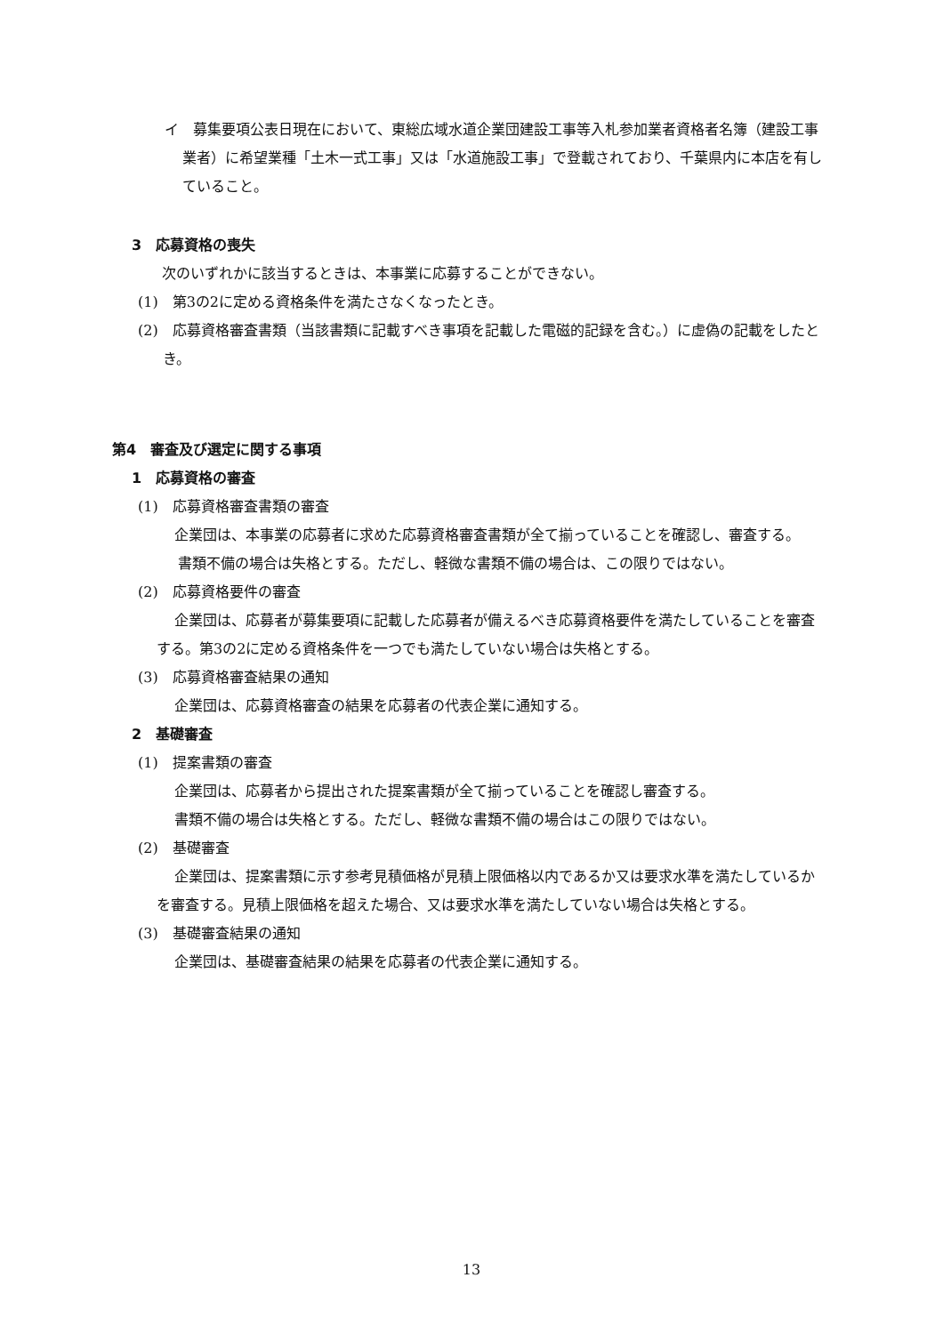イ　募集要項公表日現在において、東総広域水道企業団建設工事等入札参加業者資格者名簿（建設工事業者）に希望業種「土木一式工事」又は「水道施設工事」で登載されており、千葉県内に本店を有していること。
3　応募資格の喪失
次のいずれかに該当するときは、本事業に応募することができない。
(1)　第3の2に定める資格条件を満たさなくなったとき。
(2)　応募資格審査書類（当該書類に記載すべき事項を記載した電磁的記録を含む。）に虚偽の記載をしたとき。
第4　審査及び選定に関する事項
1　応募資格の審査
(1)　応募資格審査書類の審査
企業団は、本事業の応募者に求めた応募資格審査書類が全て揃っていることを確認し、審査する。
書類不備の場合は失格とする。ただし、軽微な書類不備の場合は、この限りではない。
(2)　応募資格要件の審査
企業団は、応募者が募集要項に記載した応募者が備えるべき応募資格要件を満たしていることを審査する。第3の2に定める資格条件を一つでも満たしていない場合は失格とする。
(3)　応募資格審査結果の通知
企業団は、応募資格審査の結果を応募者の代表企業に通知する。
2　基礎審査
(1)　提案書類の審査
企業団は、応募者から提出された提案書類が全て揃っていることを確認し審査する。
書類不備の場合は失格とする。ただし、軽微な書類不備の場合はこの限りではない。
(2)　基礎審査
企業団は、提案書類に示す参考見積価格が見積上限価格以内であるか又は要求水準を満たしているかを審査する。見積上限価格を超えた場合、又は要求水準を満たしていない場合は失格とする。
(3)　基礎審査結果の通知
企業団は、基礎審査結果の結果を応募者の代表企業に通知する。
13